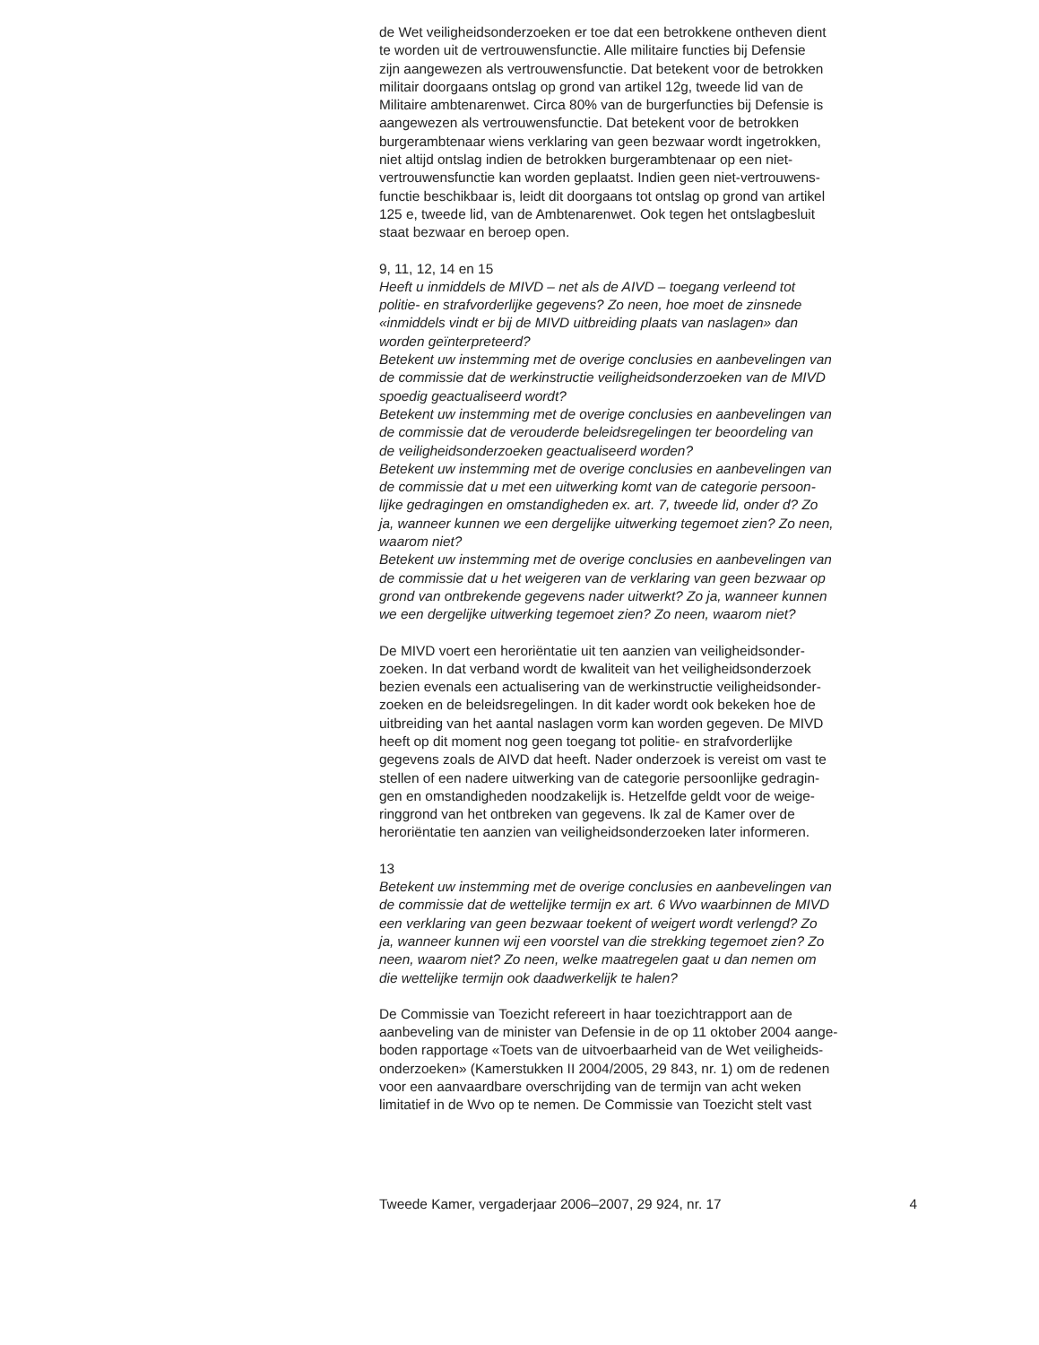de Wet veiligheidsonderzoeken er toe dat een betrokkene ontheven dient
te worden uit de vertrouwensfunctie. Alle militaire functies bij Defensie
zijn aangewezen als vertrouwensfunctie. Dat betekent voor de betrokken
militair doorgaans ontslag op grond van artikel 12g, tweede lid van de
Militaire ambtenarenwet. Circa 80% van de burgerfuncties bij Defensie is
aangewezen als vertrouwensfunctie. Dat betekent voor de betrokken
burgerambtenaar wiens verklaring van geen bezwaar wordt ingetrokken,
niet altijd ontslag indien de betrokken burgerambtenaar op een niet-
vertrouwensfunctie kan worden geplaatst. Indien geen niet-vertrouwens-
functie beschikbaar is, leidt dit doorgaans tot ontslag op grond van artikel
125 e, tweede lid, van de Ambtenarenwet. Ook tegen het ontslagbesluit
staat bezwaar en beroep open.
9, 11, 12, 14 en 15
Heeft u inmiddels de MIVD – net als de AIVD – toegang verleend tot
politie- en strafvorderlijke gegevens? Zo neen, hoe moet de zinsnede
«inmiddels vindt er bij de MIVD uitbreiding plaats van naslagen» dan
worden geïnterpreteerd?
Betekent uw instemming met de overige conclusies en aanbevelingen van
de commissie dat de werkinstructie veiligheidsonderzoeken van de MIVD
spoedig geactualiseerd wordt?
Betekent uw instemming met de overige conclusies en aanbevelingen van
de commissie dat de verouderde beleidsregelingen ter beoordeling van
de veiligheidsonderzoeken geactualiseerd worden?
Betekent uw instemming met de overige conclusies en aanbevelingen van
de commissie dat u met een uitwerking komt van de categorie persoon-
lijke gedragingen en omstandigheden ex. art. 7, tweede lid, onder d? Zo
ja, wanneer kunnen we een dergelijke uitwerking tegemoet zien? Zo neen,
waarom niet?
Betekent uw instemming met de overige conclusies en aanbevelingen van
de commissie dat u het weigeren van de verklaring van geen bezwaar op
grond van ontbrekende gegevens nader uitwerkt? Zo ja, wanneer kunnen
we een dergelijke uitwerking tegemoet zien? Zo neen, waarom niet?
De MIVD voert een heroriëntatie uit ten aanzien van veiligheidsonder-
zoeken. In dat verband wordt de kwaliteit van het veiligheidsonderzoek
bezien evenals een actualisering van de werkinstructie veiligheidsonder-
zoeken en de beleidsregelingen. In dit kader wordt ook bekeken hoe de
uitbreiding van het aantal naslagen vorm kan worden gegeven. De MIVD
heeft op dit moment nog geen toegang tot politie- en strafvorderlijke
gegevens zoals de AIVD dat heeft. Nader onderzoek is vereist om vast te
stellen of een nadere uitwerking van de categorie persoonlijke gedragin-
gen en omstandigheden noodzakelijk is. Hetzelfde geldt voor de weige-
ringgrond van het ontbreken van gegevens. Ik zal de Kamer over de
heroriëntatie ten aanzien van veiligheidsonderzoeken later informeren.
13
Betekent uw instemming met de overige conclusies en aanbevelingen van
de commissie dat de wettelijke termijn ex art. 6 Wvo waarbinnen de MIVD
een verklaring van geen bezwaar toekent of weigert wordt verlengd? Zo
ja, wanneer kunnen wij een voorstel van die strekking tegemoet zien? Zo
neen, waarom niet? Zo neen, welke maatregelen gaat u dan nemen om
die wettelijke termijn ook daadwerkelijk te halen?
De Commissie van Toezicht refereert in haar toezichtrapport aan de
aanbeveling van de minister van Defensie in de op 11 oktober 2004 aange-
boden rapportage «Toets van de uitvoerbaarheid van de Wet veiligheids-
onderzoeken» (Kamerstukken II 2004/2005, 29 843, nr. 1) om de redenen
voor een aanvaardbare overschrijding van de termijn van acht weken
limitatief in de Wvo op te nemen. De Commissie van Toezicht stelt vast
Tweede Kamer, vergaderjaar 2006–2007, 29 924, nr. 17 4